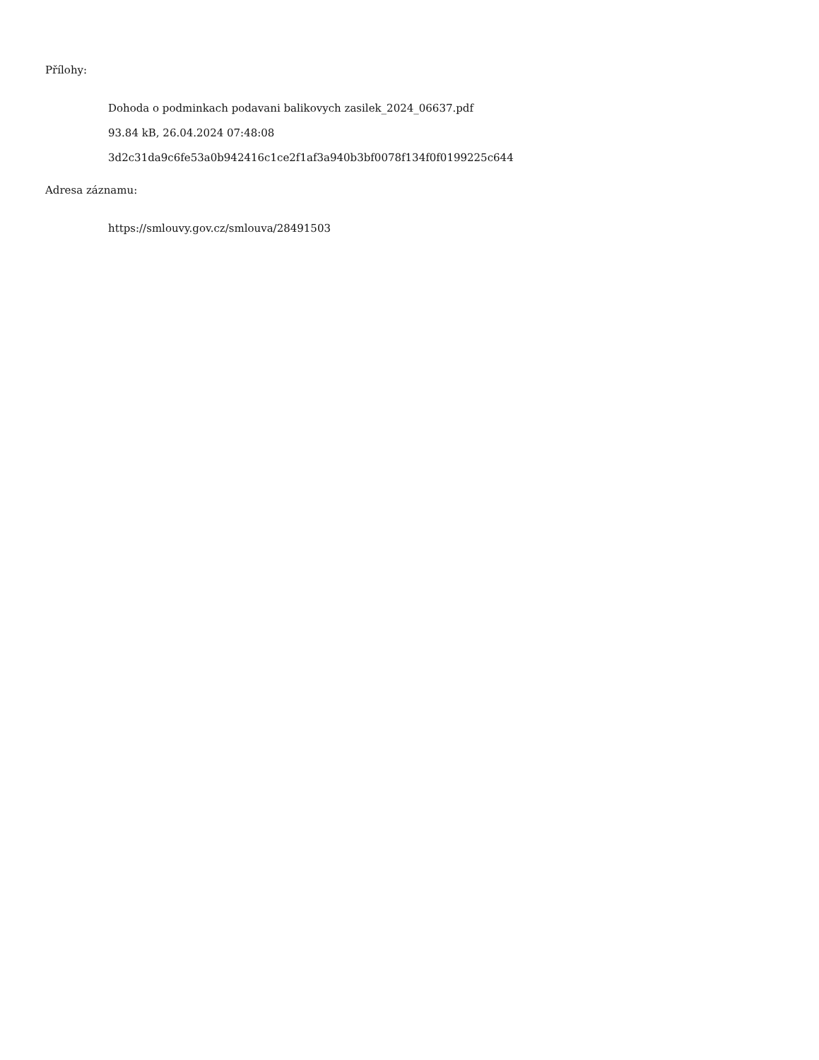Přílohy:
Dohoda o podminkach podavani balikovych zasilek_2024_06637.pdf
93.84 kB, 26.04.2024 07:48:08
3d2c31da9c6fe53a0b942416c1ce2f1af3a940b3bf0078f134f0f0199225c644
Adresa záznamu:
https://smlouvy.gov.cz/smlouva/28491503